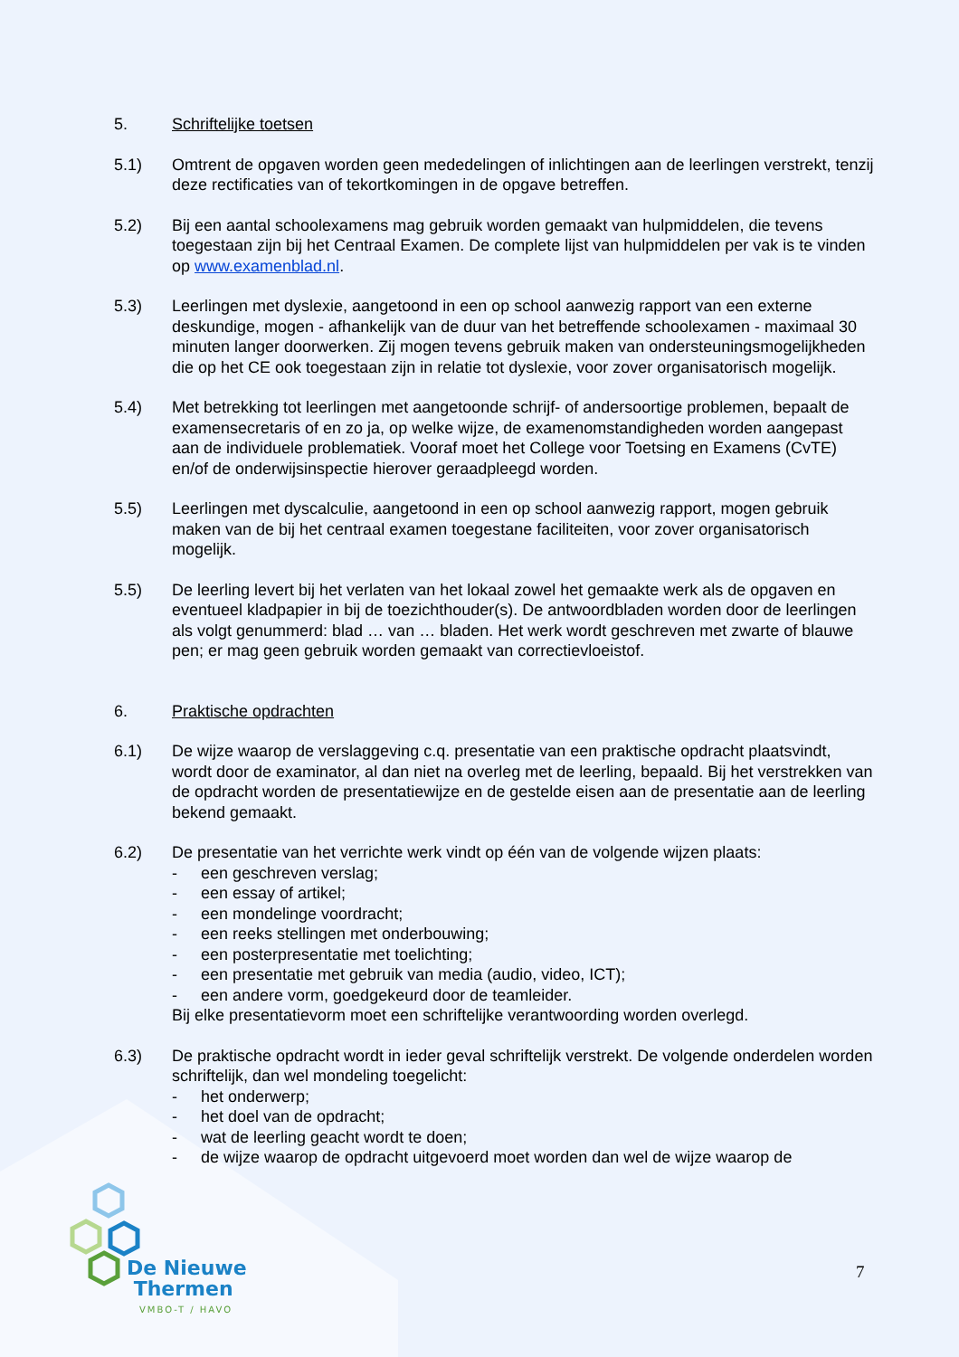5. Schriftelijke toetsen
5.1) Omtrent de opgaven worden geen mededelingen of inlichtingen aan de leerlingen verstrekt, tenzij deze rectificaties van of tekortkomingen in de opgave betreffen.
5.2) Bij een aantal schoolexamens mag gebruik worden gemaakt van hulpmiddelen, die tevens toegestaan zijn bij het Centraal Examen. De complete lijst van hulpmiddelen per vak is te vinden op www.examenblad.nl.
5.3) Leerlingen met dyslexie, aangetoond in een op school aanwezig rapport van een externe deskundige, mogen - afhankelijk van de duur van het betreffende schoolexamen - maximaal 30 minuten langer doorwerken. Zij mogen tevens gebruik maken van ondersteuningsmogelijkheden die op het CE ook toegestaan zijn in relatie tot dyslexie, voor zover organisatorisch mogelijk.
5.4) Met betrekking tot leerlingen met aangetoonde schrijf- of andersoortige problemen, bepaalt de examensecretaris of en zo ja, op welke wijze, de examenomstandigheden worden aangepast aan de individuele problematiek. Vooraf moet het College voor Toetsing en Examens (CvTE) en/of de onderwijsinspectie hierover geraadpleegd worden.
5.5) Leerlingen met dyscalculie, aangetoond in een op school aanwezig rapport, mogen gebruik maken van de bij het centraal examen toegestane faciliteiten, voor zover organisatorisch mogelijk.
5.5) De leerling levert bij het verlaten van het lokaal zowel het gemaakte werk als de opgaven en eventueel kladpapier in bij de toezichthouder(s). De antwoordbladen worden door de leerlingen als volgt genummerd: blad … van … bladen. Het werk wordt geschreven met zwarte of blauwe pen; er mag geen gebruik worden gemaakt van correctievloeistof.
6. Praktische opdrachten
6.1) De wijze waarop de verslaggeving c.q. presentatie van een praktische opdracht plaatsvindt, wordt door de examinator, al dan niet na overleg met de leerling, bepaald. Bij het verstrekken van de opdracht worden de presentatiewijze en de gestelde eisen aan de presentatie aan de leerling bekend gemaakt.
6.2) De presentatie van het verrichte werk vindt op één van de volgende wijzen plaats:
- een geschreven verslag;
- een essay of artikel;
- een mondelinge voordracht;
- een reeks stellingen met onderbouwing;
- een posterpresentatie met toelichting;
- een presentatie met gebruik van media (audio, video, ICT);
- een andere vorm, goedgekeurd door de teamleider.
Bij elke presentatievorm moet een schriftelijke verantwoording worden overlegd.
6.3) De praktische opdracht wordt in ieder geval schriftelijk verstrekt. De volgende onderdelen worden schriftelijk, dan wel mondeling toegelicht:
- het onderwerp;
- het doel van de opdracht;
- wat de leerling geacht wordt te doen;
- de wijze waarop de opdracht uitgevoerd moet worden dan wel de wijze waarop de
De Nieuwe
Thermen
VMBO-T / HAVO
7